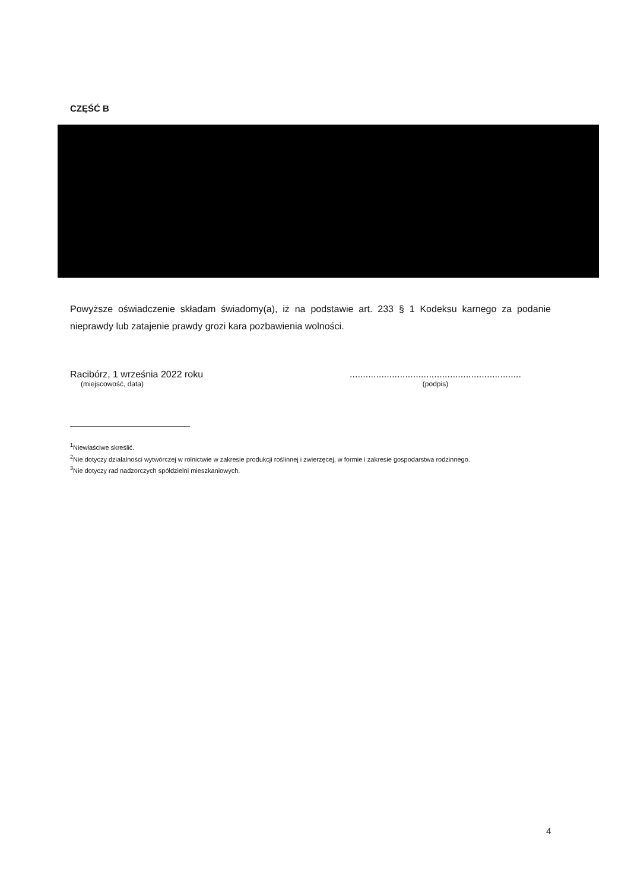CZĘŚĆ B
Powyższe oświadczenie składam świadomy(a), iż na podstawie art. 233 § 1 Kodeksu karnego za podanie nieprawdy lub zatajenie prawdy grozi kara pozbawienia wolności.
Racibórz, 1 września 2022 roku
(miejscowość, data)
.................................................................
(podpis)
<sup>1</sup> Niewłaściwe skreślić.
<sup>2</sup> Nie dotyczy działalności wytwórczej w rolnictwie w zakresie produkcji roślinnej i zwierzęcej, w formie i zakresie gospodarstwa rodzinnego.
<sup>3</sup> Nie dotyczy rad nadzorczych spółdzielni mieszkaniowych.
4